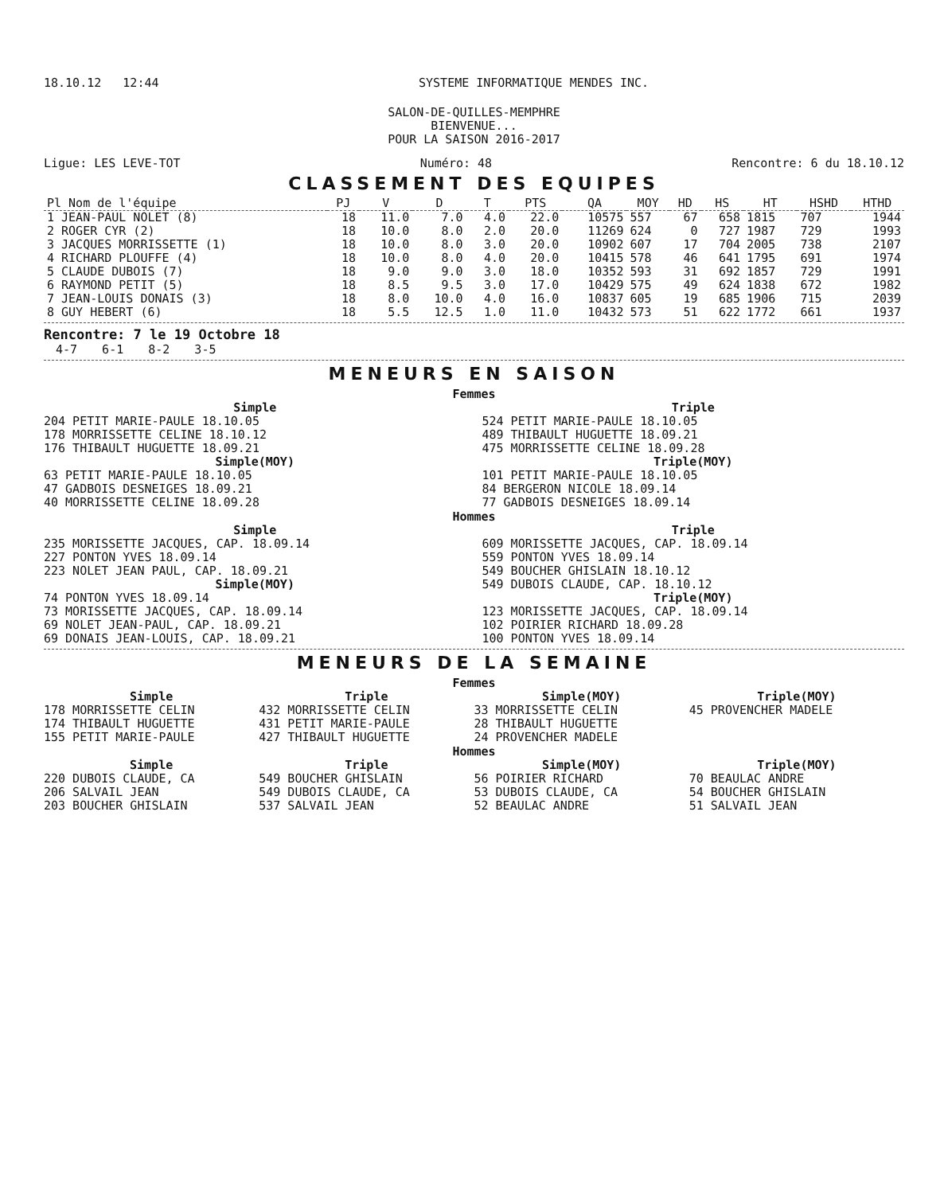18.10.12 12:44 SYSTEME INFORMATIQUE MENDES INC.
SALON-DE-QUILLES-MEMPHRE
BIENVENUE...
POUR LA SAISON 2016-2017
Ligue: LES LEVE-TOT Numéro: 48 Rencontre: 6 du 18.10.12
CLASSEMENT DES EQUIPES
| Pl Nom de l'équipe | PJ | V | D | T | PTS | QA | MOY | HD | HS | HT | HSHD | HTHD |
| --- | --- | --- | --- | --- | --- | --- | --- | --- | --- | --- | --- | --- |
| 1 JEAN-PAUL NOLET (8) | 18 | 11.0 | 7.0 | 4.0 | 22.0 | 10575 | 557 | 67 | 658 | 1815 | 707 | 1944 |
| 2 ROGER CYR (2) | 18 | 10.0 | 8.0 | 2.0 | 20.0 | 11269 | 624 | 0 | 727 | 1987 | 729 | 1993 |
| 3 JACQUES MORRISSETTE (1) | 18 | 10.0 | 8.0 | 3.0 | 20.0 | 10902 | 607 | 17 | 704 | 2005 | 738 | 2107 |
| 4 RICHARD PLOUFFE (4) | 18 | 10.0 | 8.0 | 4.0 | 20.0 | 10415 | 578 | 46 | 641 | 1795 | 691 | 1974 |
| 5 CLAUDE DUBOIS (7) | 18 | 9.0 | 9.0 | 3.0 | 18.0 | 10352 | 593 | 31 | 692 | 1857 | 729 | 1991 |
| 6 RAYMOND PETIT (5) | 18 | 8.5 | 9.5 | 3.0 | 17.0 | 10429 | 575 | 49 | 624 | 1838 | 672 | 1982 |
| 7 JEAN-LOUIS DONAIS (3) | 18 | 8.0 | 10.0 | 4.0 | 16.0 | 10837 | 605 | 19 | 685 | 1906 | 715 | 2039 |
| 8 GUY HEBERT (6) | 18 | 5.5 | 12.5 | 1.0 | 11.0 | 10432 | 573 | 51 | 622 | 1772 | 661 | 1937 |
Rencontre: 7 le 19 Octobre 18
4-7 6-1 8-2 3-5
MENEURS EN SAISON
Femmes
Simple
204 PETIT MARIE-PAULE 18.10.05
178 MORRISSETTE CELINE 18.10.12
176 THIBAULT HUGUETTE 18.09.21
Simple(MOY)
63 PETIT MARIE-PAULE 18.10.05
47 GADBOIS DESNEIGES 18.09.21
40 MORRISSETTE CELINE 18.09.28
Triple
524 PETIT MARIE-PAULE 18.10.05
489 THIBAULT HUGUETTE 18.09.21
475 MORRISSETTE CELINE 18.09.28
Triple(MOY)
101 PETIT MARIE-PAULE 18.10.05
84 BERGERON NICOLE 18.09.14
77 GADBOIS DESNEIGES 18.09.14
Hommes
Simple
235 MORISSETTE JACQUES, CAP. 18.09.14
227 PONTON YVES 18.09.14
223 NOLET JEAN PAUL, CAP. 18.09.21
Simple(MOY)
74 PONTON YVES 18.09.14
73 MORISSETTE JACQUES, CAP. 18.09.14
69 NOLET JEAN-PAUL, CAP. 18.09.21
69 DONAIS JEAN-LOUIS, CAP. 18.09.21
Triple
609 MORISSETTE JACQUES, CAP. 18.09.14
559 PONTON YVES 18.09.14
549 BOUCHER GHISLAIN 18.10.12
549 DUBOIS CLAUDE, CAP. 18.10.12
Triple(MOY)
123 MORISSETTE JACQUES, CAP. 18.09.14
102 POIRIER RICHARD 18.09.28
100 PONTON YVES 18.09.14
MENEURS DE LA SEMAINE
Femmes
Simple
178 MORRISSETTE CELIN
174 THIBAULT HUGUETTE
155 PETIT MARIE-PAULE
Triple
432 MORRISSETTE CELIN
431 PETIT MARIE-PAULE
427 THIBAULT HUGUETTE
Simple(MOY)
33 MORRISSETTE CELIN
28 THIBAULT HUGUETTE
24 PROVENCHER MADELE
Triple(MOY)
45 PROVENCHER MADELE
Hommes
Simple
220 DUBOIS CLAUDE, CA
206 SALVAIL JEAN
203 BOUCHER GHISLAIN
Triple
549 BOUCHER GHISLAIN
549 DUBOIS CLAUDE, CA
537 SALVAIL JEAN
Simple(MOY)
56 POIRIER RICHARD
53 DUBOIS CLAUDE, CA
52 BEAULAC ANDRE
Triple(MOY)
70 BEAULAC ANDRE
54 BOUCHER GHISLAIN
51 SALVAIL JEAN